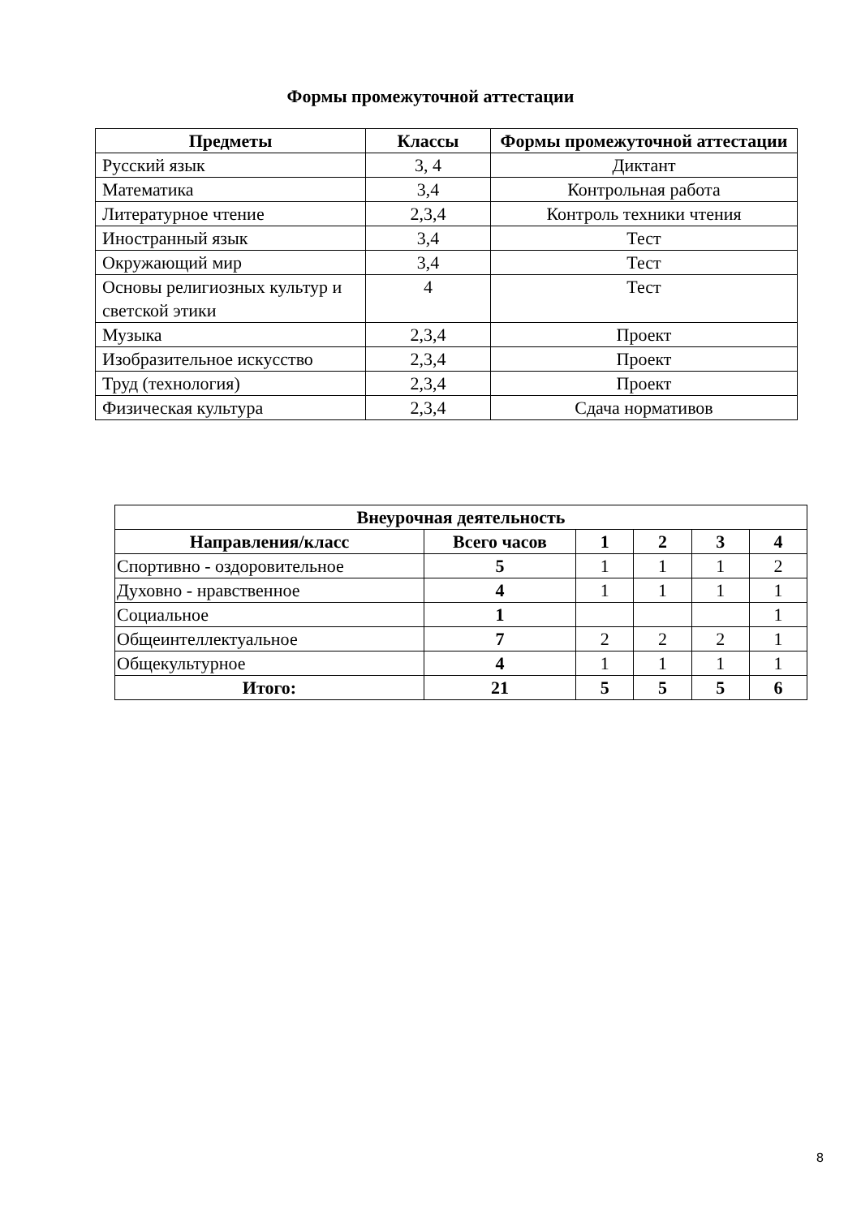Формы промежуточной аттестации
| Предметы | Классы | Формы промежуточной аттестации |
| --- | --- | --- |
| Русский язык | 3, 4 | Диктант |
| Математика | 3,4 | Контрольная работа |
| Литературное чтение | 2,3,4 | Контроль техники чтения |
| Иностранный язык | 3,4 | Тест |
| Окружающий мир | 3,4 | Тест |
| Основы религиозных культур и светской этики | 4 | Тест |
| Музыка | 2,3,4 | Проект |
| Изобразительное искусство | 2,3,4 | Проект |
| Труд (технология) | 2,3,4 | Проект |
| Физическая культура | 2,3,4 | Сдача нормативов |
| Внеурочная деятельность | | | | | |
| --- | --- | --- | --- | --- | --- |
| Направления/класс | Всего часов | 1 | 2 | 3 | 4 |
| Спортивно - оздоровительное | 5 | 1 | 1 | 1 | 2 |
| Духовно - нравственное | 4 | 1 | 1 | 1 | 1 |
| Социальное | 1 | | | | 1 |
| Общеинтеллектуальное | 7 | 2 | 2 | 2 | 1 |
| Общекультурное | 4 | 1 | 1 | 1 | 1 |
| Итого: | 21 | 5 | 5 | 5 | 6 |
8